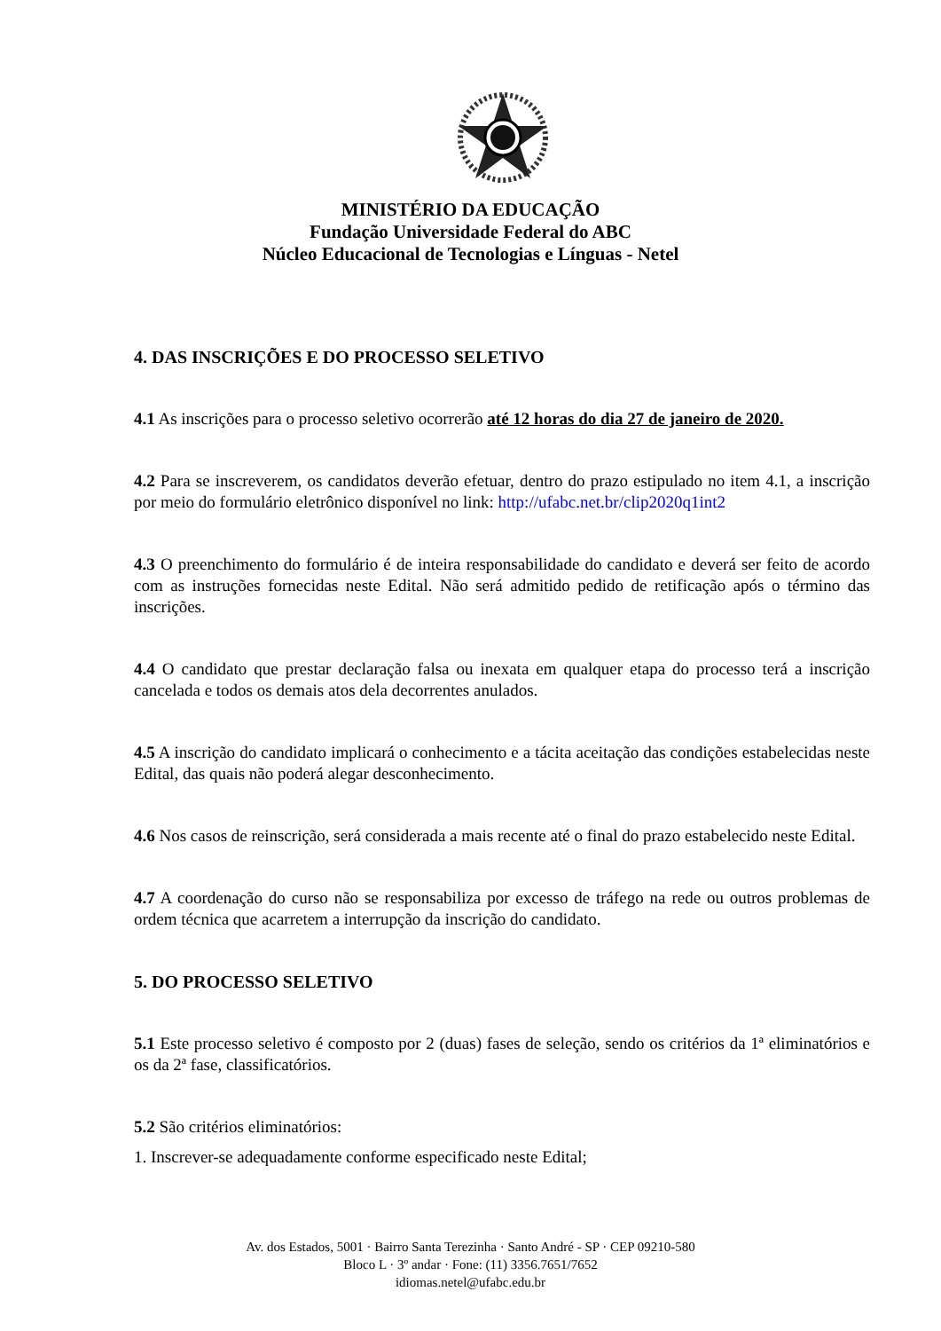MINISTÉRIO DA EDUCAÇÃO
Fundação Universidade Federal do ABC
Núcleo Educacional de Tecnologias e Línguas - Netel
4. DAS INSCRIÇÕES E DO PROCESSO SELETIVO
4.1 As inscrições para o processo seletivo ocorrerão até 12 horas do dia 27 de janeiro de 2020.
4.2 Para se inscreverem, os candidatos deverão efetuar, dentro do prazo estipulado no item 4.1, a inscrição por meio do formulário eletrônico disponível no link: http://ufabc.net.br/clip2020q1int2
4.3 O preenchimento do formulário é de inteira responsabilidade do candidato e deverá ser feito de acordo com as instruções fornecidas neste Edital. Não será admitido pedido de retificação após o término das inscrições.
4.4 O candidato que prestar declaração falsa ou inexata em qualquer etapa do processo terá a inscrição cancelada e todos os demais atos dela decorrentes anulados.
4.5 A inscrição do candidato implicará o conhecimento e a tácita aceitação das condições estabelecidas neste Edital, das quais não poderá alegar desconhecimento.
4.6 Nos casos de reinscrição, será considerada a mais recente até o final do prazo estabelecido neste Edital.
4.7 A coordenação do curso não se responsabiliza por excesso de tráfego na rede ou outros problemas de ordem técnica que acarretem a interrupção da inscrição do candidato.
5. DO PROCESSO SELETIVO
5.1 Este processo seletivo é composto por 2 (duas) fases de seleção, sendo os critérios da 1ª eliminatórios e os da 2ª fase, classificatórios.
5.2 São critérios eliminatórios:
1. Inscrever-se adequadamente conforme especificado neste Edital;
Av. dos Estados, 5001 · Bairro Santa Terezinha · Santo André - SP · CEP 09210-580
Bloco L · 3º andar · Fone: (11) 3356.7651/7652
idiomas.netel@ufabc.edu.br